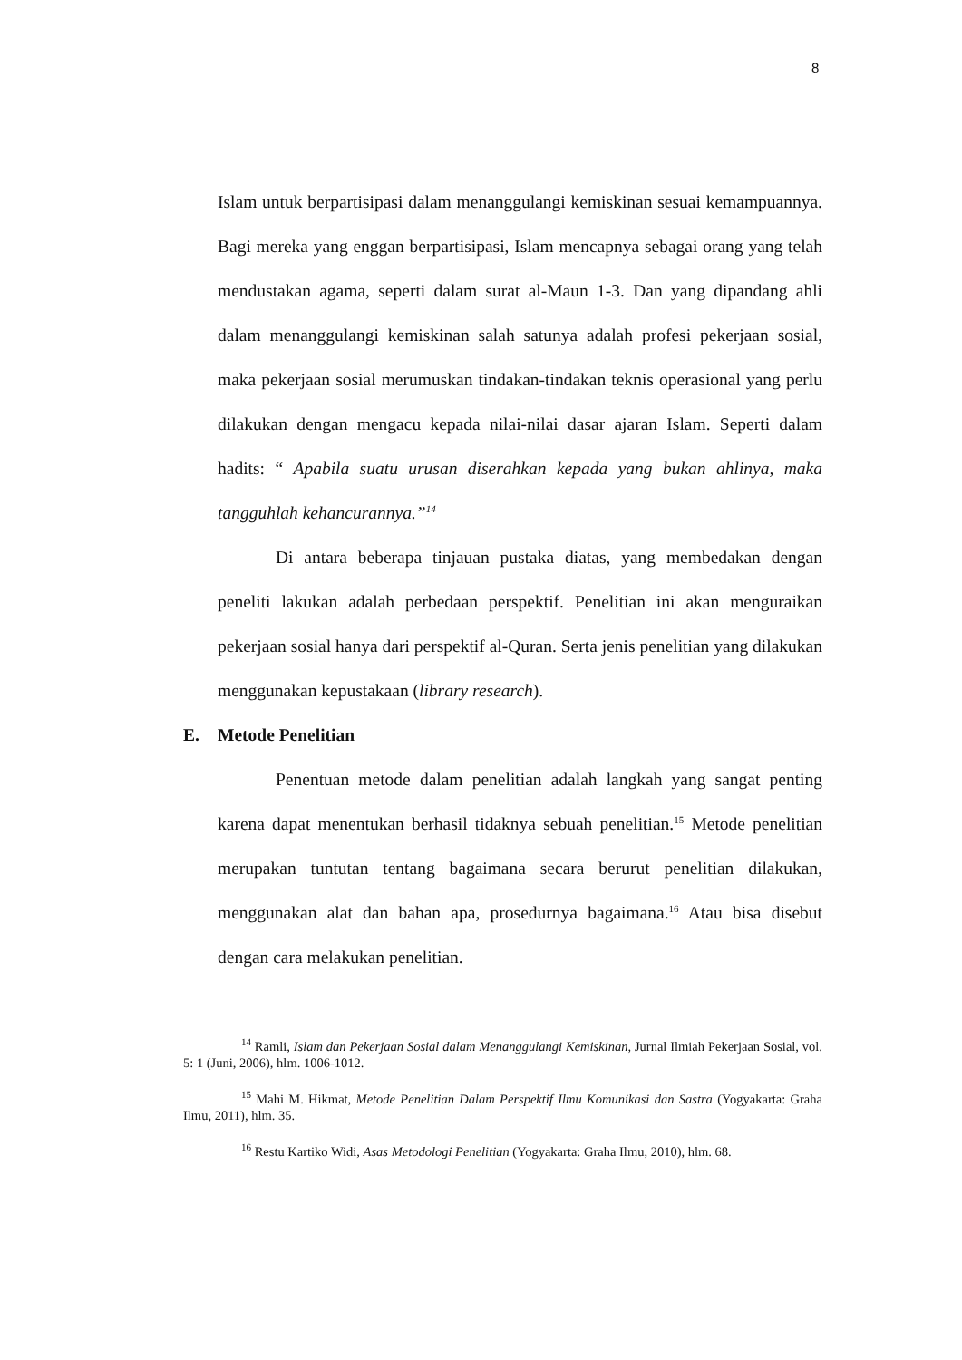8
Islam untuk berpartisipasi dalam menanggulangi kemiskinan sesuai kemampuannya. Bagi mereka yang enggan berpartisipasi, Islam mencapnya sebagai orang yang telah mendustakan agama, seperti dalam surat al-Maun 1-3. Dan yang dipandang ahli dalam menanggulangi kemiskinan salah satunya adalah profesi pekerjaan sosial, maka pekerjaan sosial merumuskan tindakan-tindakan teknis operasional yang perlu dilakukan dengan mengacu kepada nilai-nilai dasar ajaran Islam. Seperti dalam hadits: “ Apabila suatu urusan diserahkan kepada yang bukan ahlinya, maka tangguhlah kehancurannya.”<sup>14</sup>
Di antara beberapa tinjauan pustaka diatas, yang membedakan dengan peneliti lakukan adalah perbedaan perspektif. Penelitian ini akan menguraikan pekerjaan sosial hanya dari perspektif al-Quran. Serta jenis penelitian yang dilakukan menggunakan kepustakaan (library research).
E. Metode Penelitian
Penentuan metode dalam penelitian adalah langkah yang sangat penting karena dapat menentukan berhasil tidaknya sebuah penelitian.<sup>15</sup> Metode penelitian merupakan tuntutan tentang bagaimana secara berurut penelitian dilakukan, menggunakan alat dan bahan apa, prosedurnya bagaimana.<sup>16</sup> Atau bisa disebut dengan cara melakukan penelitian.
<sup>14</sup> Ramli, Islam dan Pekerjaan Sosial dalam Menanggulangi Kemiskinan, Jurnal Ilmiah Pekerjaan Sosial, vol. 5: 1 (Juni, 2006), hlm. 1006-1012.
<sup>15</sup> Mahi M. Hikmat, Metode Penelitian Dalam Perspektif Ilmu Komunikasi dan Sastra (Yogyakarta: Graha Ilmu, 2011), hlm. 35.
<sup>16</sup> Restu Kartiko Widi, Asas Metodologi Penelitian (Yogyakarta: Graha Ilmu, 2010), hlm. 68.